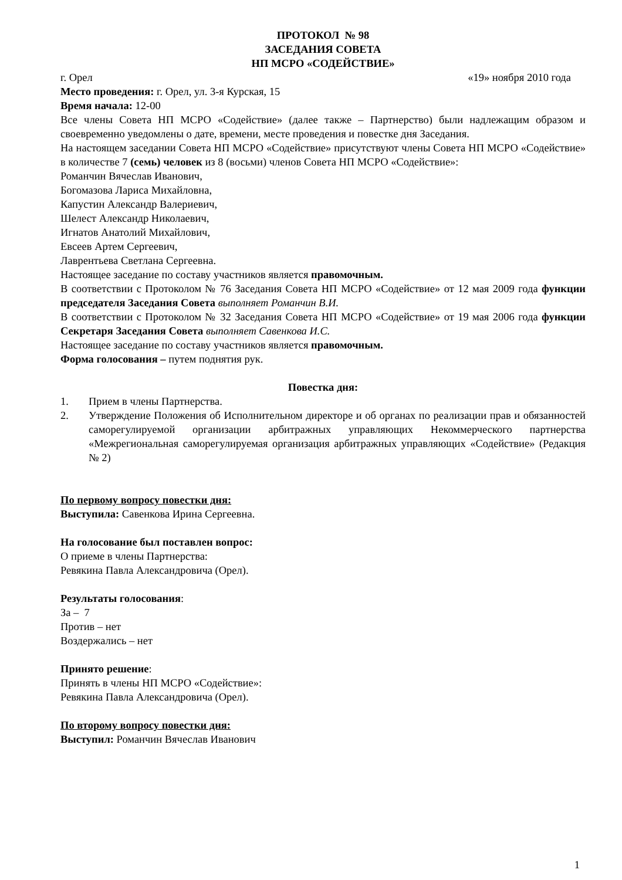ПРОТОКОЛ № 98
ЗАСЕДАНИЯ СОВЕТА
НП МСРО «СОДЕЙСТВИЕ»
г. Орел «19» ноября 2010 года
Место проведения: г. Орел, ул. 3-я Курская, 15
Время начала: 12-00
Все члены Совета НП МСРО «Содействие» (далее также – Партнерство) были надлежащим образом и своевременно уведомлены о дате, времени, месте проведения и повестке дня Заседания.
На настоящем заседании Совета НП МСРО «Содействие» присутствуют члены Совета НП МСРО «Содействие» в количестве 7 (семь) человек из 8 (восьми) членов Совета НП МСРО «Содействие»:
Романчин Вячеслав Иванович,
Богомазова Лариса Михайловна,
Капустин Александр Валериевич,
Шелест Александр Николаевич,
Игнатов Анатолий Михайлович,
Евсеев Артем Сергеевич,
Лаврентьева Светлана Сергеевна.
Настоящее заседание по составу участников является правомочным.
В соответствии с Протоколом № 76 Заседания Совета НП МСРО «Содействие» от 12 мая 2009 года функции председателя Заседания Совета выполняет Романчин В.И.
В соответствии с Протоколом № 32 Заседания Совета НП МСРО «Содействие» от 19 мая 2006 года функции Секретаря Заседания Совета выполняет Савенкова И.С.
Настоящее заседание по составу участников является правомочным.
Форма голосования – путем поднятия рук.
Повестка дня:
1. Прием в члены Партнерства.
2. Утверждение Положения об Исполнительном директоре и об органах по реализации прав и обязанностей саморегулируемой организации арбитражных управляющих Некоммерческого партнерства «Межрегиональная саморегулируемая организация арбитражных управляющих «Содействие» (Редакция № 2)
По первому вопросу повестки дня:
Выступила: Савенкова Ирина Сергеевна.
На голосование был поставлен вопрос:
О приеме в члены Партнерства:
Ревякина Павла Александровича (Орел).
Результаты голосования:
За – 7
Против – нет
Воздержались – нет
Принято решение:
Принять в члены НП МСРО «Содействие»:
Ревякина Павла Александровича (Орел).
По второму вопросу повестки дня:
Выступил: Романчин Вячеслав Иванович
1